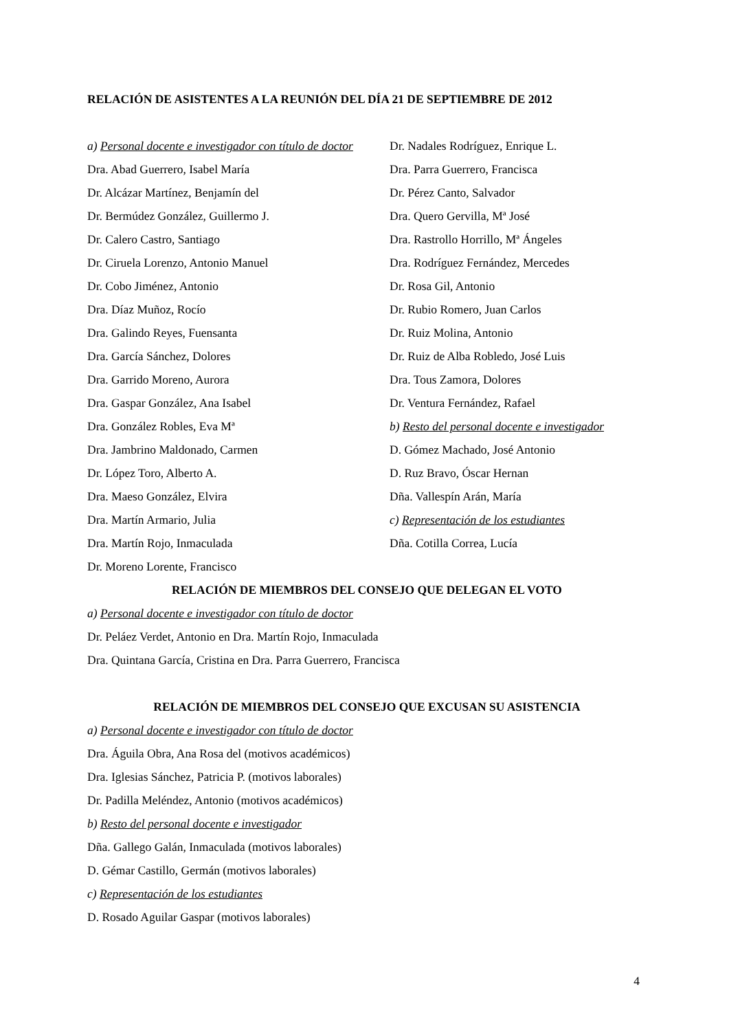RELACIÓN DE ASISTENTES A LA REUNIÓN DEL DÍA 21 DE SEPTIEMBRE DE 2012
a) Personal docente e investigador con título de doctor
Dra. Abad Guerrero, Isabel María
Dr. Alcázar Martínez, Benjamín del
Dr. Bermúdez González, Guillermo J.
Dr. Calero Castro, Santiago
Dr. Ciruela Lorenzo, Antonio Manuel
Dr. Cobo Jiménez, Antonio
Dra. Díaz Muñoz, Rocío
Dra. Galindo Reyes, Fuensanta
Dra. García Sánchez, Dolores
Dra. Garrido Moreno, Aurora
Dra. Gaspar González, Ana Isabel
Dra. González Robles, Eva Mª
Dra. Jambrino Maldonado, Carmen
Dr. López Toro, Alberto A.
Dra. Maeso González, Elvira
Dra. Martín Armario, Julia
Dra. Martín Rojo, Inmaculada
Dr. Moreno Lorente, Francisco
Dr. Nadales Rodríguez, Enrique L.
Dra. Parra Guerrero, Francisca
Dr. Pérez Canto, Salvador
Dra. Quero Gervilla, Mª José
Dra. Rastrollo Horrillo, Mª Ángeles
Dra. Rodríguez Fernández, Mercedes
Dr. Rosa Gil, Antonio
Dr. Rubio Romero, Juan Carlos
Dr. Ruiz Molina, Antonio
Dr. Ruiz de Alba Robledo, José Luis
Dra. Tous Zamora, Dolores
Dr. Ventura Fernández, Rafael
b) Resto del personal docente e investigador
D. Gómez Machado, José Antonio
D. Ruz Bravo, Óscar Hernan
Dña. Vallespín Arán, María
c) Representación de los estudiantes
Dña. Cotilla Correa, Lucía
RELACIÓN DE MIEMBROS DEL CONSEJO QUE DELEGAN EL VOTO
a) Personal docente e investigador con título de doctor
Dr. Peláez Verdet, Antonio en Dra. Martín Rojo, Inmaculada
Dra. Quintana García, Cristina en Dra. Parra Guerrero, Francisca
RELACIÓN DE MIEMBROS DEL CONSEJO QUE EXCUSAN SU ASISTENCIA
a) Personal docente e investigador con título de doctor
Dra. Águila Obra, Ana Rosa del (motivos académicos)
Dra. Iglesias Sánchez, Patricia P. (motivos laborales)
Dr. Padilla Meléndez, Antonio (motivos académicos)
b) Resto del personal docente e investigador
Dña. Gallego Galán, Inmaculada (motivos laborales)
D. Gémar Castillo, Germán (motivos laborales)
c) Representación de los estudiantes
D. Rosado Aguilar Gaspar (motivos laborales)
4